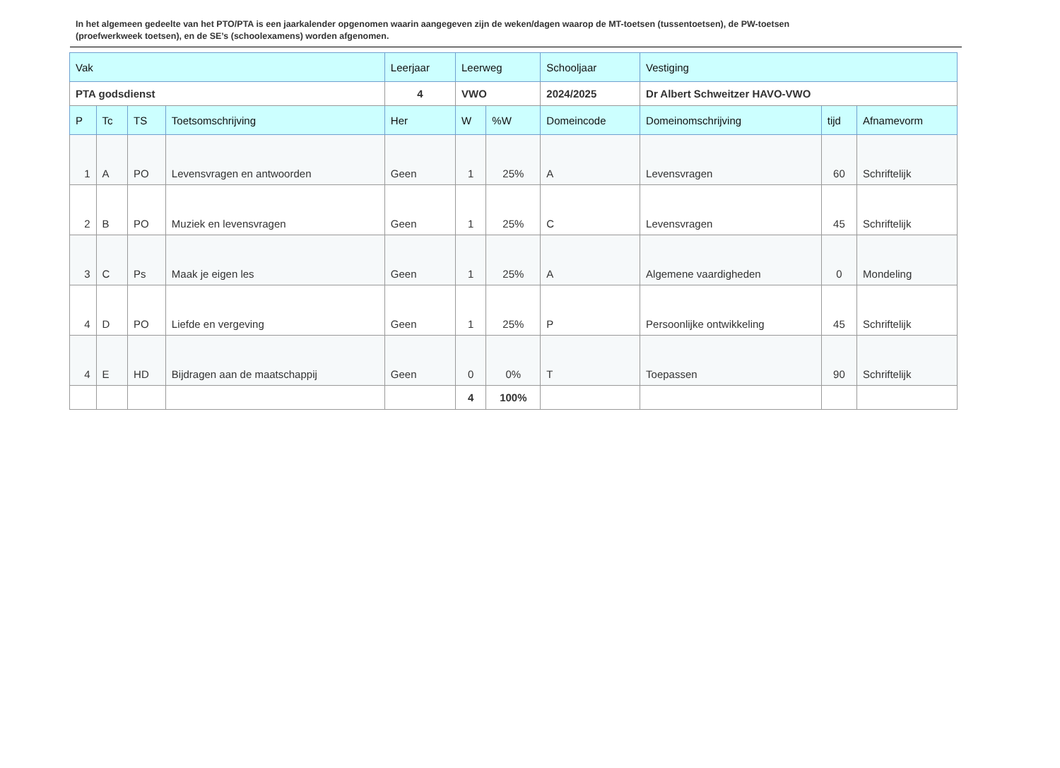In het algemeen gedeelte van het PTO/PTA is een jaarkalender opgenomen waarin aangegeven zijn de weken/dagen waarop de MT-toetsen (tussentoetsen), de PW-toetsen (proefwerkweek toetsen), en de SE’s (schoolexamens) worden afgenomen.
| Vak | | | | Leerjaar | Leerweg | | Schooljaar | Vestiging | | |
| --- | --- | --- | --- | --- | --- | --- | --- | --- | --- | --- |
| PTA godsdienst | | | | 4 | VWO | | 2024/2025 | Dr Albert Schweitzer HAVO-VWO | | |
| P | Tc | TS | Toetsomschrijving | Her | W | %W | Domeincode | Domeinomschrijving | tijd | Afnamevorm |
| 1 | A | PO | Levensvragen en antwoorden | Geen | 1 | 25% | A | Levensvragen | 60 | Schriftelijk |
| 2 | B | PO | Muziek en levensvragen | Geen | 1 | 25% | C | Levensvragen | 45 | Schriftelijk |
| 3 | C | Ps | Maak je eigen les | Geen | 1 | 25% | A | Algemene vaardigheden | 0 | Mondeling |
| 4 | D | PO | Liefde en vergeving | Geen | 1 | 25% | P | Persoonlijke ontwikkeling | 45 | Schriftelijk |
| 4 | E | HD | Bijdragen aan de maatschappij | Geen | 0 | 0% | T | Toepassen | 90 | Schriftelijk |
| | | | | | 4 | 100% | | | | |